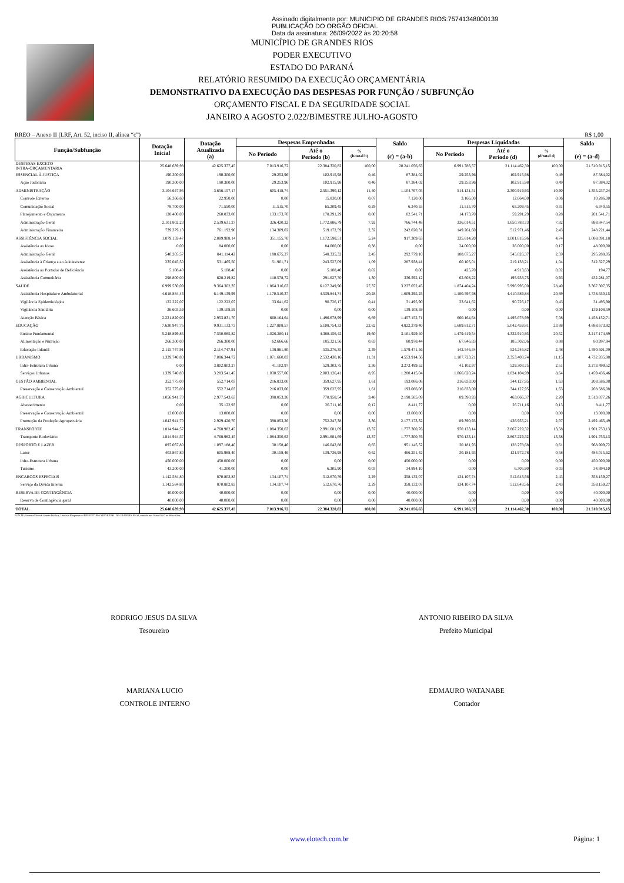Assinado digitalmente por: MUNICIPIO DE GRANDES RIOS:75741348000139
PUBLICAÇÃO DO ORGÃO OFICIAL
Data da assinatura: 26/09/2022 às 20:20:58
MUNICÍPIO DE GRANDES RIOS
PODER EXECUTIVO
ESTADO DO PARANÁ
RELATÓRIO RESUMIDO DA EXECUÇÃO ORÇAMENTÁRIA
DEMONSTRATIVO DA EXECUÇÃO DAS DESPESAS POR FUNÇÃO / SUBFUNÇÃO
ORÇAMENTO FISCAL E DA SEGURIDADE SOCIAL
JANEIRO A AGOSTO 2.022/BIMESTRE JULHO-AGOSTO
RREO – Anexo II (LRF, Art. 52, inciso II, alínea “c”) R$ 1,00
| Função/Subfunção | Dotação Inicial | Dotação Atualizada (a) | Despesas Empenhadas | | | Saldo (c) = (a-b) | Despesas Liquidadas | | | Saldo (e) = (a-d) |
| --- | --- | --- | --- | --- | --- | --- | --- | --- | --- | --- |
| | | | No Periodo | Até o Periodo (b) | % (b/total b) | | No Periodo | Até o Periodo (d) | % (d/total d) | |
| DESPESAS EXCETO INTRA-ORÇAMENTARIA | 25.648.639,98 | 42.625.377,45 | 7.013.916,72 | 22.384.320,82 | 100,00 | 20.241.056,63 | 6.991.786,57 | 21.114.462,30 | 100,00 | 21.510.915,15 |
| ESSENCIAL À JUSTIÇA | 190.300,00 | 190.300,00 | 29.253,96 | 102.915,98 | 0,46 | 87.384,02 | 29.253,96 | 102.915,98 | 0,49 | 87.384,02 |
| Ação Judiciária | 190.300,00 | 190.300,00 | 29.253,96 | 102.915,98 | 0,46 | 87.384,02 | 29.253,96 | 102.915,98 | 0,49 | 87.384,02 |
| ADMINISTRAÇÃO | 3.104.647,96 | 3.656.157,17 | 605.418,74 | 2.551.390,12 | 11,40 | 1.104.767,05 | 514.131,51 | 2.300.919,93 | 10,90 | 1.355.237,24 |
| Controle Externo | 56.366,60 | 22.950,00 | 0,00 | 15.830,00 | 0,07 | 7.120,00 | 3.166,00 | 12.664,00 | 0,06 | 10.286,00 |
| Comunicação Social | 78.700,00 | 71.550,00 | 11.515,70 | 65.209,45 | 0,29 | 6.340,55 | 11.515,70 | 65.209,45 | 0,31 | 6.340,55 |
| Planejamento e Orçamento | 128.400,00 | 260.833,00 | 133.173,70 | 178.291,29 | 0,80 | 82.541,71 | 14.173,70 | 59.291,29 | 0,28 | 201.541,71 |
| Administração Geral | 2.101.802,23 | 2.539.631,27 | 326.420,32 | 1.772.886,79 | 7,92 | 766.744,48 | 336.014,51 | 1.650.783,73 | 7,82 | 888.847,54 |
| Administração Financeira | 739.379,13 | 761.192,90 | 134.309,02 | 519.172,59 | 2,32 | 242.020,31 | 149.261,60 | 512.971,46 | 2,43 | 248.221,44 |
| ASSISTÊNCIA SOCIAL | 1.079.159,47 | 2.089.908,14 | 351.155,70 | 1.172.598,51 | 5,24 | 917.309,63 | 335.814,20 | 1.001.816,96 | 4,74 | 1.088.091,18 |
| Assistência ao Idoso | 0,00 | 84.000,00 | 0,00 | 84.000,00 | 0,38 | 0,00 | 24.000,00 | 36.000,00 | 0,17 | 48.000,00 |
| Administração Geral | 540.205,57 | 841.114,42 | 188.675,27 | 548.335,32 | 2,45 | 292.779,10 | 188.675,27 | 545.826,37 | 2,59 | 295.288,05 |
| Assistência à Criança a ao Adolescente | 235.045,50 | 531.465,50 | 51.901,71 | 243.527,09 | 1,09 | 287.938,41 | 60.105,01 | 219.138,21 | 1,04 | 312.327,29 |
| Assistência ao Portador de Deficiência | 5.108,40 | 5.108,40 | 0,00 | 5.108,40 | 0,02 | 0,00 | 425,70 | 4.913,63 | 0,02 | 194,77 |
| Assistência Comunitária | 298.800,00 | 628.219,82 | 110.578,72 | 291.627,70 | 1,30 | 336.592,12 | 62.608,22 | 195.938,75 | 0,93 | 432.281,07 |
| SAÚDE | 6.999.530,09 | 9.364.302,35 | 1.864.316,63 | 6.127.249,90 | 27,37 | 3.237.052,45 | 1.874.404,24 | 5.996.995,00 | 28,40 | 3.367.307,35 |
| Assistência Hospitalar e Ambulatorial | 4.618.884,43 | 6.149.139,99 | 1.170.510,37 | 4.539.844,74 | 20,28 | 1.609.295,25 | 1.180.597,98 | 4.410.589,84 | 20,89 | 1.738.550,15 |
| Vigilância Epidemiológica | 122.222,07 | 122.222,07 | 33.641,62 | 90.726,17 | 0,41 | 31.495,90 | 33.641,62 | 90.726,17 | 0,43 | 31.495,90 |
| Vigilância Sanitária | 36.603,59 | 139.108,59 | 0,00 | 0,00 | 0,00 | 139.108,59 | 0,00 | 0,00 | 0,00 | 139.108,59 |
| Atenção Básica | 2.221.820,00 | 2.953.831,70 | 660.164,64 | 1.496.678,99 | 6,69 | 1.457.152,71 | 660.164,64 | 1.495.678,99 | 7,08 | 1.458.152,71 |
| EDUCAÇÃO | 7.630.947,76 | 9.931.133,73 | 1.227.808,57 | 5.108.754,33 | 22,82 | 4.822.379,40 | 1.689.812,71 | 5.042.459,81 | 23,88 | 4.888.673,92 |
| Ensino Fundamental | 5.248.899,85 | 7.550.085,82 | 1.026.280,11 | 4.388.156,42 | 19,60 | 3.161.929,40 | 1.479.419,54 | 4.332.910,93 | 20,52 | 3.217.174,89 |
| Alimentação e Nutrição | 266.300,00 | 266.300,00 | 62.666,66 | 185.321,56 | 0,83 | 80.978,44 | 67.846,83 | 185.302,06 | 0,88 | 80.997,94 |
| Educação Infantil | 2.115.747,91 | 2.114.747,91 | 138.861,80 | 535.276,35 | 2,39 | 1.579.471,56 | 142.546,34 | 524.246,82 | 2,48 | 1.590.501,09 |
| URBANISMO | 1.339.740,83 | 7.086.344,72 | 1.071.660,03 | 2.532.430,16 | 11,31 | 4.553.914,56 | 1.107.723,21 | 2.353.408,74 | 11,15 | 4.732.935,98 |
| Infra-Estrutura Urbana | 0,00 | 3.802.803,27 | 41.102,97 | 529.303,75 | 2,36 | 3.273.499,52 | 41.102,97 | 529.303,75 | 2,51 | 3.273.499,52 |
| Serviços Urbanos | 1.339.740,83 | 3.283.541,45 | 1.030.557,06 | 2.003.126,41 | 8,95 | 1.280.415,04 | 1.066.620,24 | 1.824.104,99 | 8,64 | 1.459.436,46 |
| GESTÃO AMBIENTAL | 352.775,00 | 552.714,03 | 216.833,00 | 359.627,95 | 1,61 | 193.086,08 | 216.833,00 | 344.127,95 | 1,63 | 208.586,08 |
| Preservação e Conservação Ambiental | 352.775,00 | 552.714,03 | 216.833,00 | 359.627,95 | 1,61 | 193.086,08 | 216.833,00 | 344.127,95 | 1,63 | 208.586,08 |
| AGRICULTURA | 1.056.941,70 | 2.977.543,63 | 398.853,26 | 778.958,54 | 3,48 | 2.198.585,09 | 89.390,93 | 463.666,37 | 2,20 | 2.513.877,26 |
| Abastecimento | 0,00 | 35.122,93 | 0,00 | 26.711,16 | 0,12 | 8.411,77 | 0,00 | 26.711,16 | 0,13 | 8.411,77 |
| Preservação e Conservação Ambiental | 13.000,00 | 13.000,00 | 0,00 | 0,00 | 0,00 | 13.000,00 | 0,00 | 0,00 | 0,00 | 13.000,00 |
| Promoção da Produção Agropecuária | 1.043.941,70 | 2.929.420,70 | 398.853,26 | 752.247,38 | 3,36 | 2.177.173,32 | 89.390,93 | 436.955,21 | 2,07 | 2.492.465,49 |
| TRANSPORTE | 1.814.944,57 | 4.768.982,45 | 1.084.350,63 | 2.991.681,69 | 13,37 | 1.777.300,76 | 970.133,14 | 2.867.229,32 | 13,58 | 1.901.753,13 |
| Transporte Rodoviário | 1.814.944,57 | 4.768.982,45 | 1.084.350,63 | 2.991.681,69 | 13,37 | 1.777.300,76 | 970.133,14 | 2.867.229,32 | 13,58 | 1.901.753,13 |
| DESPORTO E LAZER | 897.067,80 | 1.097.188,40 | 30.158,46 | 146.042,88 | 0,65 | 951.145,52 | 30.181,93 | 128.278,68 | 0,61 | 968.909,72 |
| Lazer | 403.867,80 | 605.988,40 | 30.158,46 | 139.736,98 | 0,62 | 466.251,42 | 30.181,93 | 121.972,78 | 0,58 | 484.015,62 |
| Infra-Estrutura Urbana | 450.000,00 | 450.000,00 | 0,00 | 0,00 | 0,00 | 450.000,00 | 0,00 | 0,00 | 0,00 | 450.000,00 |
| Turismo | 43.200,00 | 41.200,00 | 0,00 | 6.305,90 | 0,03 | 34.894,10 | 0,00 | 6.305,90 | 0,03 | 34.894,10 |
| ENCARGOS ESPECIAIS | 1.142.584,80 | 870.802,83 | 134.107,74 | 512.670,76 | 2,29 | 358.132,07 | 134.107,74 | 512.643,56 | 2,43 | 358.159,27 |
| Serviço da Dívida Interna | 1.142.584,80 | 870.802,83 | 134.107,74 | 512.670,76 | 2,29 | 358.132,07 | 134.107,74 | 512.643,56 | 2,43 | 358.159,27 |
| RESERVA DE CONTINGÊNCIA | 40.000,00 | 40.000,00 | 0,00 | 0,00 | 0,00 | 40.000,00 | 0,00 | 0,00 | 0,00 | 40.000,00 |
| Reserva de Contingência geral | 40.000,00 | 40.000,00 | 0,00 | 0,00 | 0,00 | 40.000,00 | 0,00 | 0,00 | 0,00 | 40.000,00 |
| TOTAL | 25.648.639,98 | 42.625.377,45 | 7.013.916,72 | 22.384.320,82 | 100,00 | 20.241.056,63 | 6.991.786,57 | 21.114.462,30 | 100,00 | 21.510.915,15 |
FON TE: Sistema Elotech Gestão Pública, Unidade Responsável PREFEITURA MUNICIPAL DE GRANDES RIOS, emitido em 26/set/2022 as 08h e 03m.
RODRIGO JESUS DA SILVA
Tesoureiro
ANTONIO RIBEIRO DA SILVA
Prefeito Municipal
MARIANA LUCIO
CONTROLE INTERNO
EDMAURO WATANABE
Contador
www.elotech.com.br Página: 1